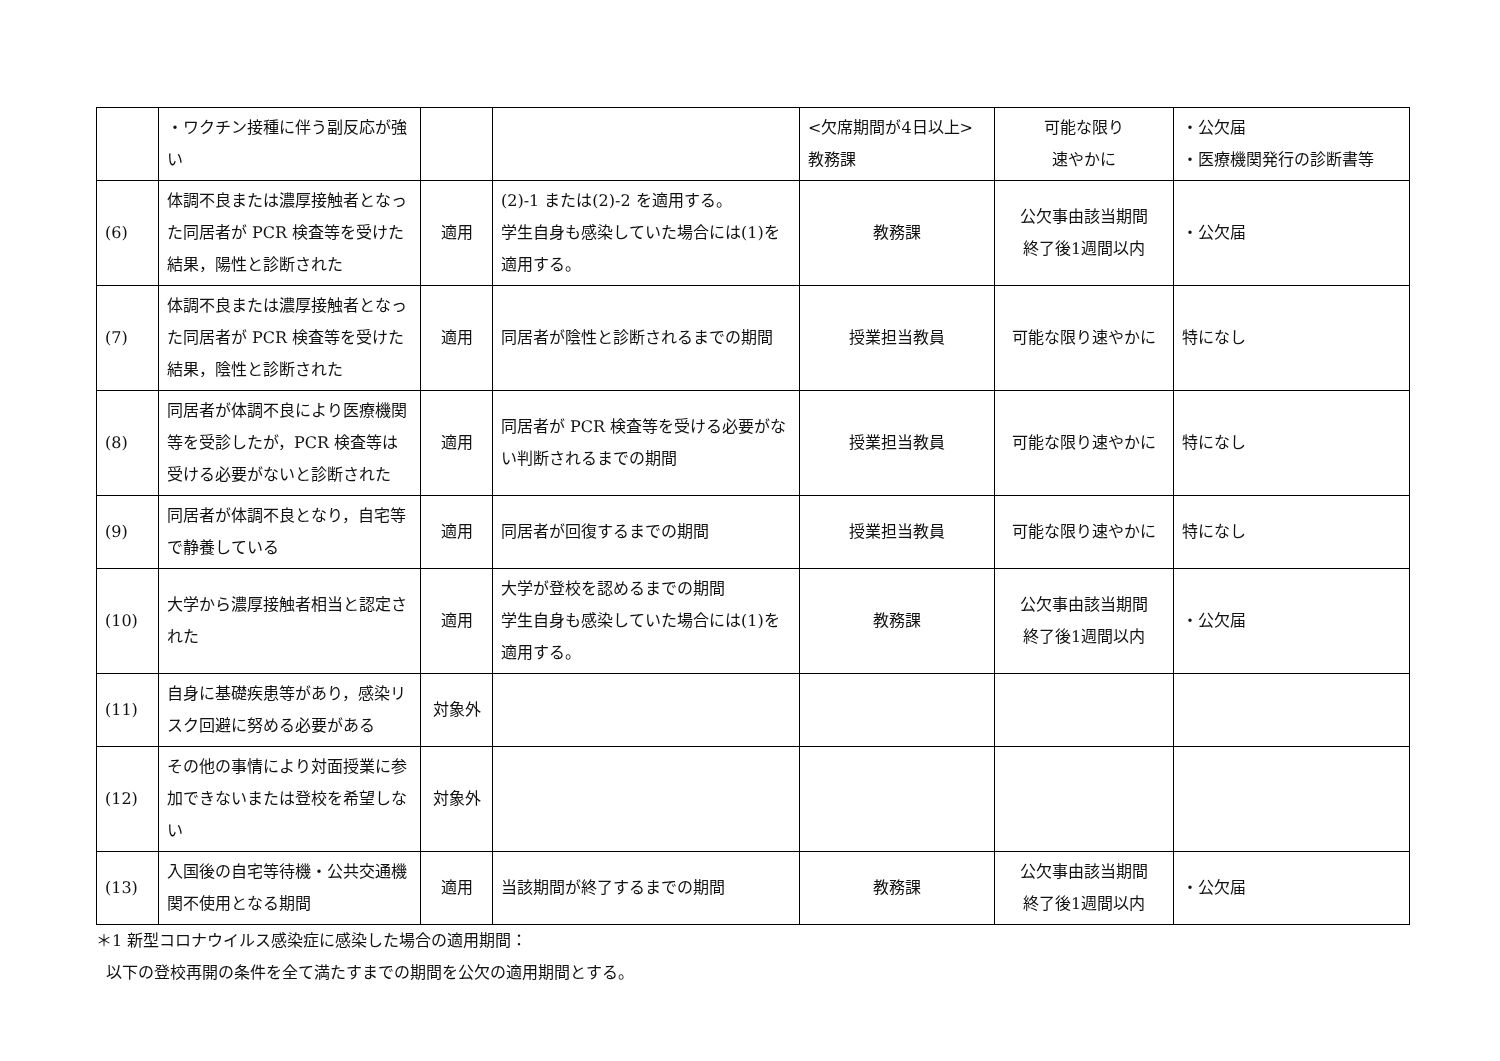| | ・ワクチン接種に伴う副反応が強い | | | <欠席期間が4日以上> 教務課 | 可能な限り 速やかに | ・公欠届 ・医療機関発行の診断書等 |
| (6) | 体調不良または濃厚接触者となった同居者が PCR 検査等を受けた結果，陽性と診断された | 適用 | (2)-1 または(2)-2 を適用する。 学生自身も感染していた場合には(1)を適用する。 | 教務課 | 公欠事由該当期間 終了後1週間以内 | ・公欠届 |
| (7) | 体調不良または濃厚接触者となった同居者が PCR 検査等を受けた結果，陰性と診断された | 適用 | 同居者が陰性と診断されるまでの期間 | 授業担当教員 | 可能な限り速やかに | 特になし |
| (8) | 同居者が体調不良により医療機関等を受診したが，PCR 検査等は受ける必要がないと診断された | 適用 | 同居者が PCR 検査等を受ける必要がない判断されるまでの期間 | 授業担当教員 | 可能な限り速やかに | 特になし |
| (9) | 同居者が体調不良となり，自宅等で静養している | 適用 | 同居者が回復するまでの期間 | 授業担当教員 | 可能な限り速やかに | 特になし |
| (10) | 大学から濃厚接触者相当と認定された | 適用 | 大学が登校を認めるまでの期間 学生自身も感染していた場合には(1)を適用する。 | 教務課 | 公欠事由該当期間 終了後1週間以内 | ・公欠届 |
| (11) | 自身に基礎疾患等があり，感染リスク回避に努める必要がある | 対象外 | | | | |
| (12) | その他の事情により対面授業に参加できないまたは登校を希望しない | 対象外 | | | | |
| (13) | 入国後の自宅等待機・公共交通機関不使用となる期間 | 適用 | 当該期間が終了するまでの期間 | 教務課 | 公欠事由該当期間 終了後1週間以内 | ・公欠届 |
＊1 新型コロナウイルス感染症に感染した場合の適用期間：
以下の登校再開の条件を全て満たすまでの期間を公欠の適用期間とする。